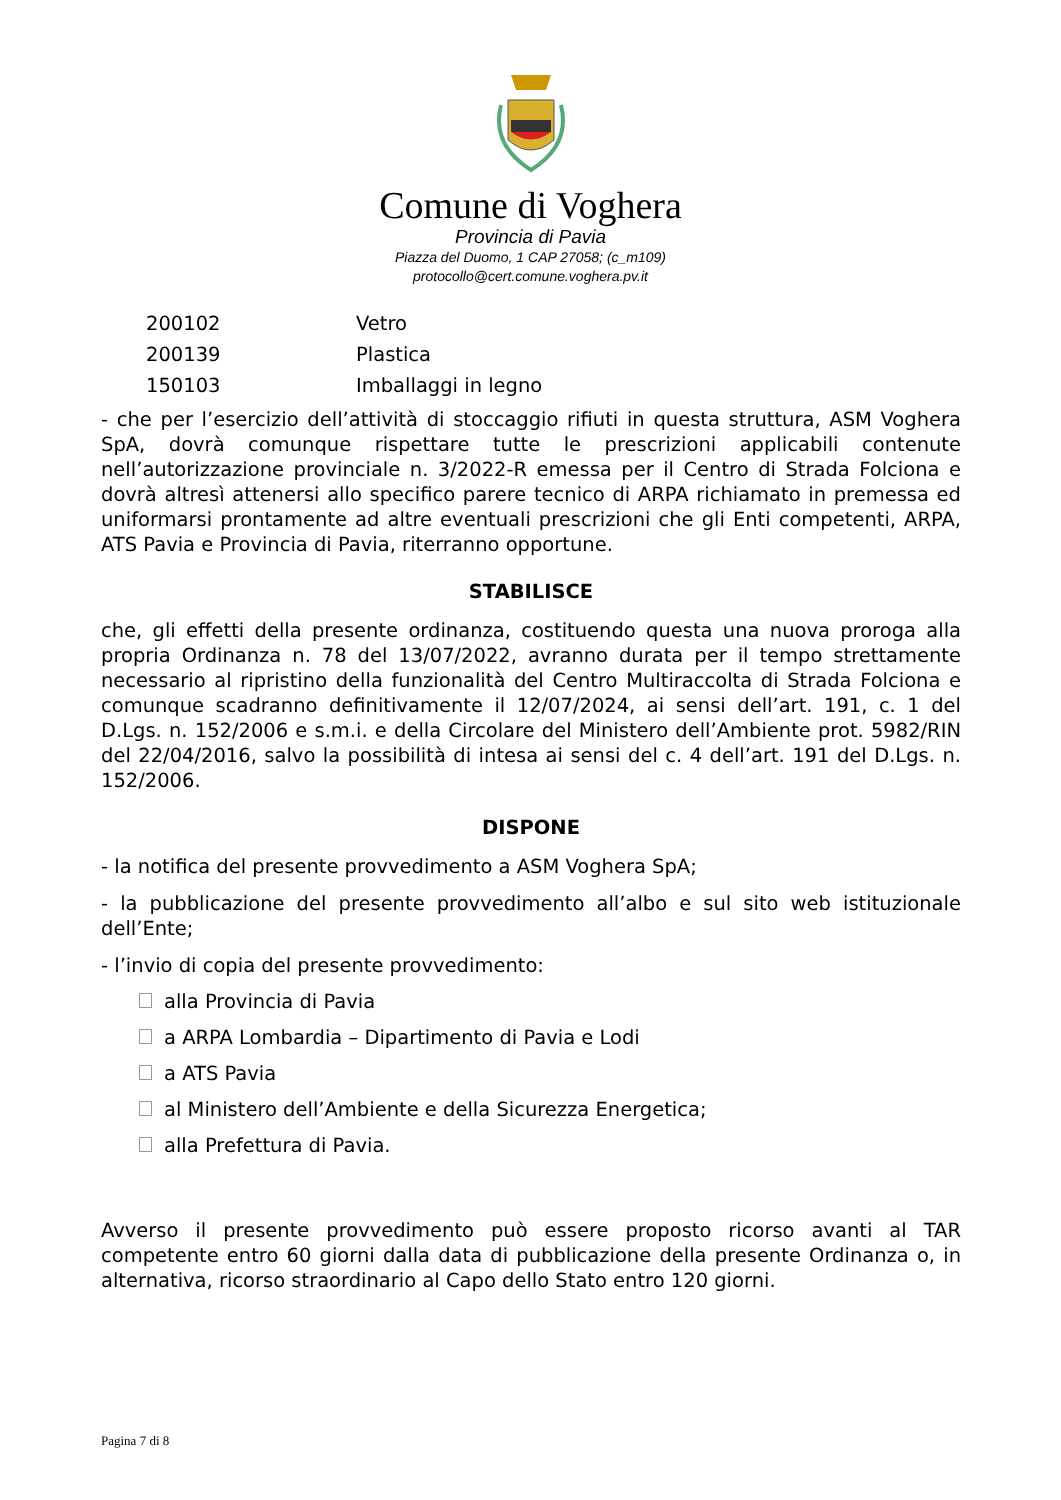Comune di Voghera
Provincia di Pavia
Piazza del Duomo, 1 CAP 27058; (c_m109)
protocollo@cert.comune.voghera.pv.it
| 200102 | Vetro |
| 200139 | Plastica |
| 150103 | Imballaggi in legno |
- che per l’esercizio dell’attività di stoccaggio rifiuti in questa struttura, ASM Voghera SpA, dovrà comunque rispettare tutte le prescrizioni applicabili contenute nell’autorizzazione provinciale n. 3/2022-R emessa per il Centro di Strada Folciona e dovrà altresì attenersi allo specifico parere tecnico di ARPA richiamato in premessa ed uniformarsi prontamente ad altre eventuali prescrizioni che gli Enti competenti, ARPA, ATS Pavia e Provincia di Pavia, riterranno opportune.
STABILISCE
che, gli effetti della presente ordinanza, costituendo questa una nuova proroga alla propria Ordinanza n. 78 del 13/07/2022, avranno durata per il tempo strettamente necessario al ripristino della funzionalità del Centro Multiraccolta di Strada Folciona e comunque scadranno definitivamente il 12/07/2024, ai sensi dell’art. 191, c. 1 del D.Lgs. n. 152/2006 e s.m.i. e della Circolare del Ministero dell’Ambiente prot. 5982/RIN del 22/04/2016, salvo la possibilità di intesa ai sensi del c. 4 dell’art. 191 del D.Lgs. n. 152/2006.
DISPONE
- la notifica del presente provvedimento a ASM Voghera SpA;
- la pubblicazione del presente provvedimento all’albo e sul sito web istituzionale dell’Ente;
- l’invio di copia del presente provvedimento:
alla Provincia di Pavia
a ARPA Lombardia – Dipartimento di Pavia e Lodi
a ATS Pavia
al Ministero dell’Ambiente e della Sicurezza Energetica;
alla Prefettura di Pavia.
Avverso il presente provvedimento può essere proposto ricorso avanti al TAR competente entro 60 giorni dalla data di pubblicazione della presente Ordinanza o, in alternativa, ricorso straordinario al Capo dello Stato entro 120 giorni.
Pagina 7 di 8